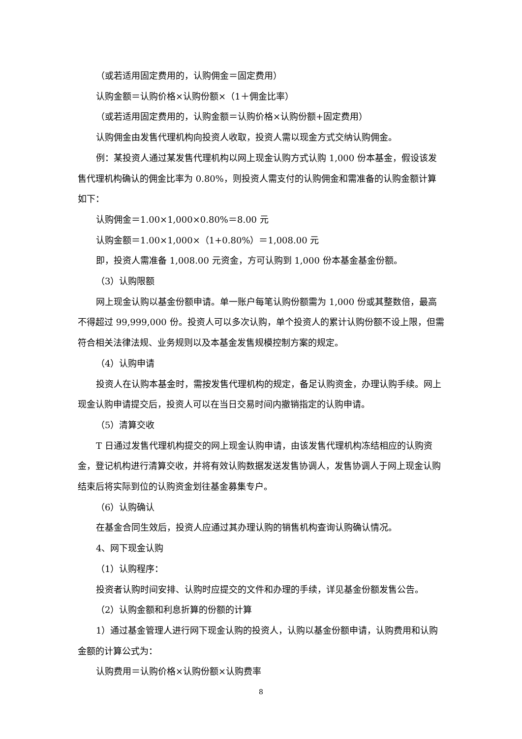（或若适用固定费用的，认购佣金＝固定费用）
认购金额＝认购价格×认购份额×（1＋佣金比率）
（或若适用固定费用的，认购金额＝认购价格×认购份额+固定费用）
认购佣金由发售代理机构向投资人收取，投资人需以现金方式交纳认购佣金。
例：某投资人通过某发售代理机构以网上现金认购方式认购 1,000 份本基金，假设该发售代理机构确认的佣金比率为 0.80%，则投资人需支付的认购佣金和需准备的认购金额计算如下：
认购佣金＝1.00×1,000×0.80%＝8.00 元
认购金额＝1.00×1,000×（1+0.80%）＝1,008.00 元
即，投资人需准备 1,008.00 元资金，方可认购到 1,000 份本基金基金份额。
（3）认购限额
网上现金认购以基金份额申请。单一账户每笔认购份额需为 1,000 份或其整数倍，最高不得超过 99,999,000 份。投资人可以多次认购，单个投资人的累计认购份额不设上限，但需符合相关法律法规、业务规则以及本基金发售规模控制方案的规定。
（4）认购申请
投资人在认购本基金时，需按发售代理机构的规定，备足认购资金，办理认购手续。网上现金认购申请提交后，投资人可以在当日交易时间内撤销指定的认购申请。
（5）清算交收
T 日通过发售代理机构提交的网上现金认购申请，由该发售代理机构冻结相应的认购资金，登记机构进行清算交收，并将有效认购数据发送发售协调人，发售协调人于网上现金认购结束后将实际到位的认购资金划往基金募集专户。
（6）认购确认
在基金合同生效后，投资人应通过其办理认购的销售机构查询认购确认情况。
4、网下现金认购
（1）认购程序：
投资者认购时间安排、认购时应提交的文件和办理的手续，详见基金份额发售公告。
（2）认购金额和利息折算的份额的计算
1）通过基金管理人进行网下现金认购的投资人，认购以基金份额申请，认购费用和认购金额的计算公式为：
认购费用＝认购价格×认购份额×认购费率
8